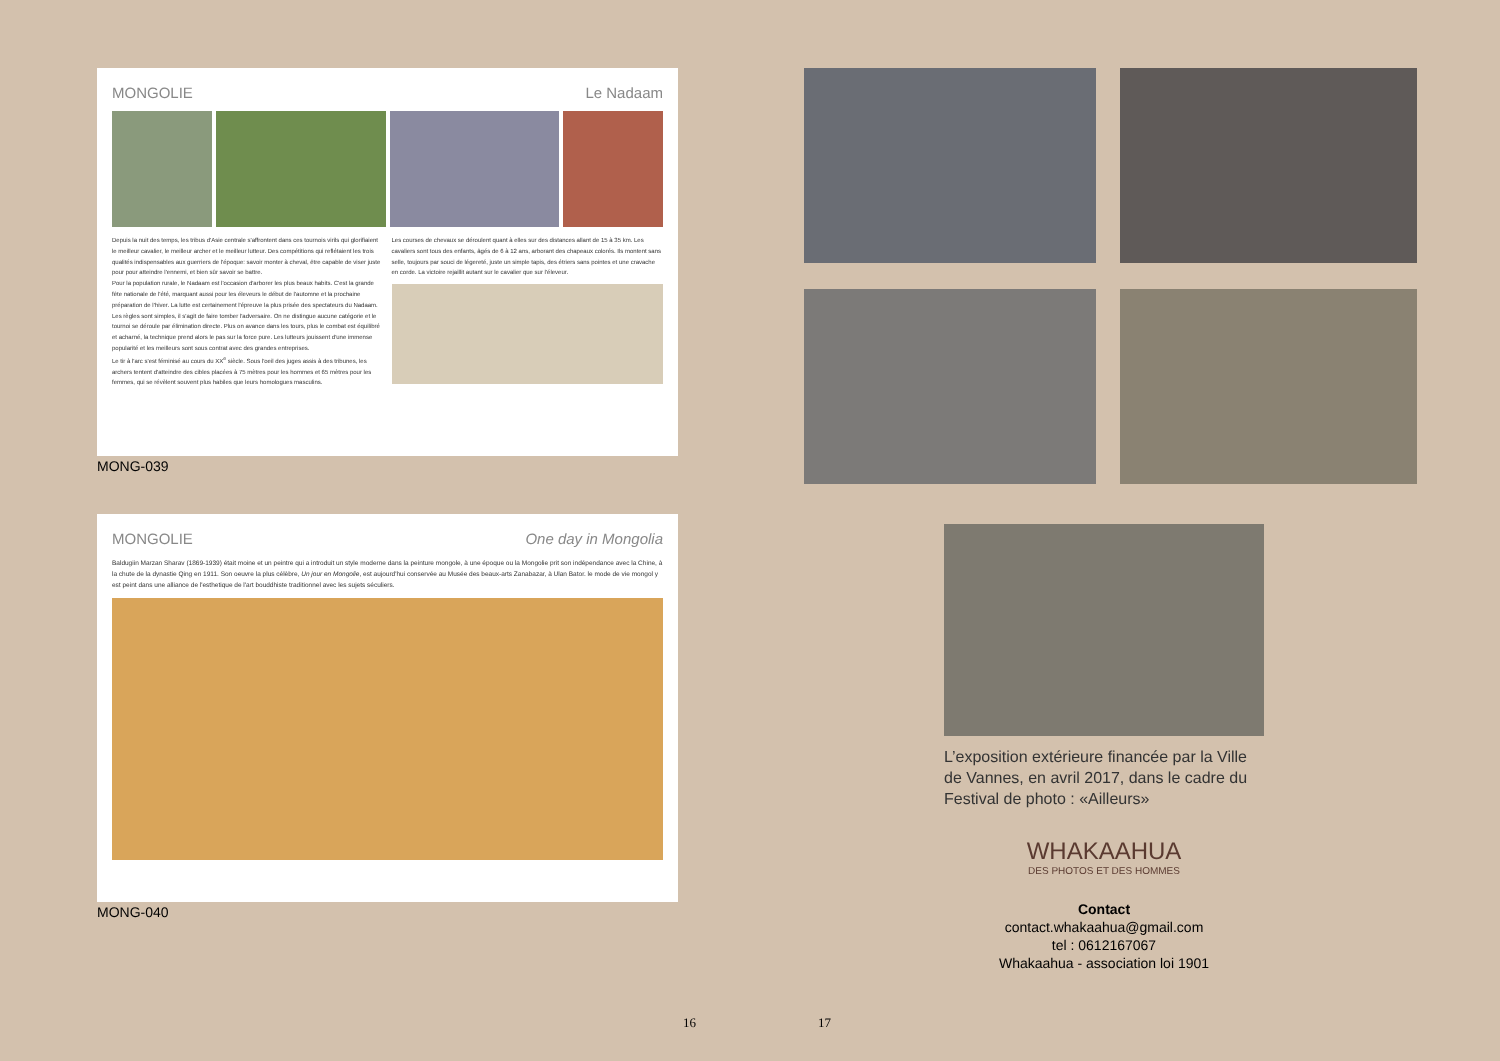MONGOLIE Le Nadaam
Depuis la nuit des temps, les tribus d'Asie centrale s'affrontent dans ces tournois virils qui glorifiaient le meilleur cavalier, le meilleur archer et le meilleur lutteur. Des compétitions qui reflétaient les trois qualités indispensables aux guerriers de l'époque: savoir monter à cheval, être capable de viser juste pour pour atteindre l'ennemi, et bien sûr savoir se battre.
Pour la population rurale, le Nadaam est l'occasion d'arborer les plus beaux habits. C'est la grande fête nationale de l'été, marquant aussi pour les éleveurs le début de l'automne et la prochaine préparation de l'hiver. La lutte est certainement l'épreuve la plus prisée des spectateurs du Nadaam. Les règles sont simples, il s'agit de faire tomber l'adversaire. On ne distingue aucune catégorie et le tournoi se déroule par élimination directe. Plus on avance dans les tours, plus le combat est équilibré et acharné, la technique prend alors le pas sur la force pure. Les lutteurs jouissent d'une immense popularité et les meilleurs sont sous contrat avec des grandes entreprises.
Le tir à l'arc s'est féminisé au cours du XX<sup>e</sup> siècle. Sous l'oeil des juges assis à des tribunes, les archers tentent d'atteindre des cibles placées à 75 mètres pour les hommes et 65 mètres pour les femmes, qui se révèlent souvent plus habiles que leurs homologues masculins.
Les courses de chevaux se déroulent quant à elles sur des distances allant de 15 à 35 km. Les cavaliers sont tous des enfants, âgés de 6 à 12 ans, arborant des chapeaux colorés. Ils montent sans selle, toujours par souci de légereté, juste un simple tapis, des étriers sans pointes et une cravache en corde. La victoire rejaillit autant sur le cavalier que sur l'éleveur.
MONG-039
MONGOLIE One day in Mongolia
Baldugiin Marzan Sharav (1869-1939) était moine et un peintre qui a introduit un style moderne dans la peinture mongole, à une époque ou la Mongolie prit son indépendance avec la Chine, à la chute de la dynastie Qing en 1911. Son oeuvre la plus célèbre, Un jour en Mongolie, est aujourd'hui conservée au Musée des beaux-arts Zanabazar, à Ulan Bator. le mode de vie mongol y est peint dans une alliance de l'esthetique de l'art bouddhiste traditionnel avec les sujets séculiers.
MONG-040
L’exposition extérieure financée par la Ville de Vannes, en avril 2017, dans le cadre du Festival de photo : «Ailleurs»
WHAKAAHUA
DES PHOTOS ET DES HOMMES
Contact
contact.whakaahua@gmail.com
tel : 0612167067
Whakaahua - association loi 1901
16 17